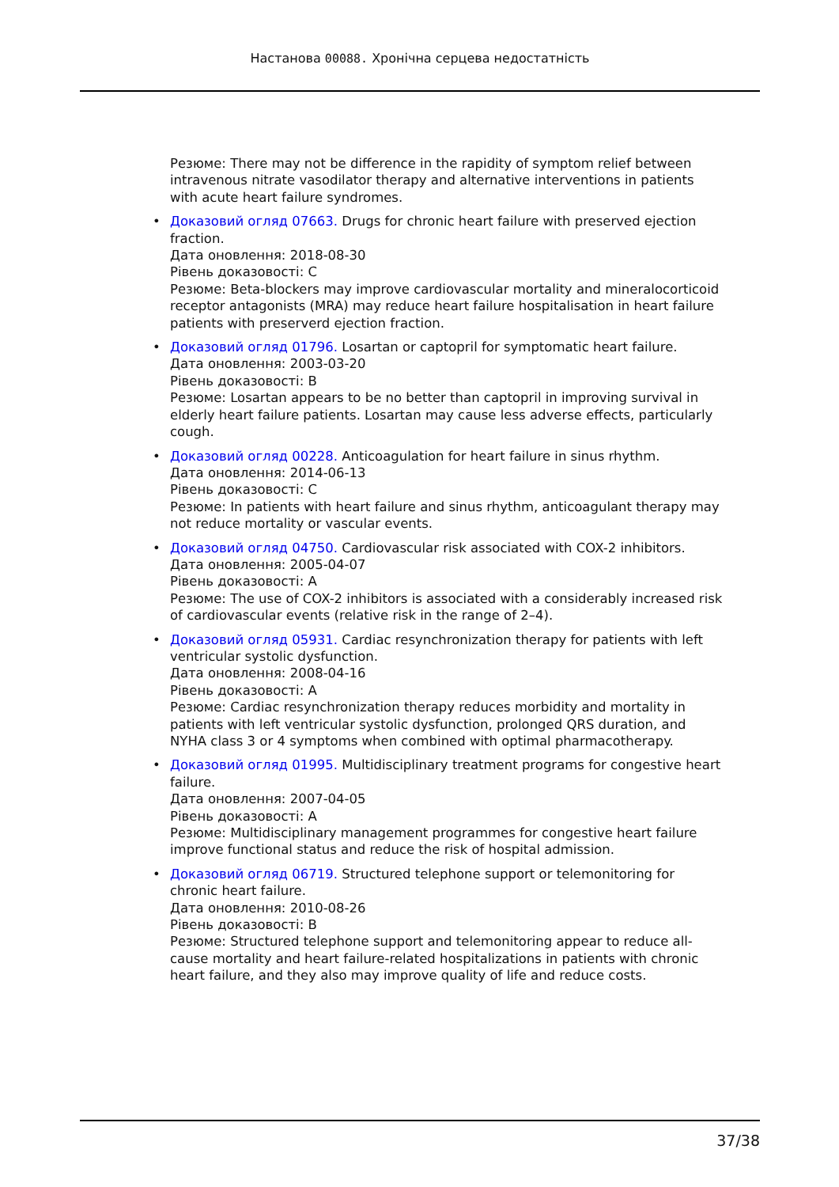Настанова 00088. Хронічна серцева недостатність
Резюме: There may not be difference in the rapidity of symptom relief between intravenous nitrate vasodilator therapy and alternative interventions in patients with acute heart failure syndromes.
Доказовий огляд 07663. Drugs for chronic heart failure with preserved ejection fraction.
Дата оновлення: 2018-08-30
Рівень доказовості: C
Резюме: Beta-blockers may improve cardiovascular mortality and mineralocorticoid receptor antagonists (MRA) may reduce heart failure hospitalisation in heart failure patients with preserverd ejection fraction.
Доказовий огляд 01796. Losartan or captopril for symptomatic heart failure.
Дата оновлення: 2003-03-20
Рівень доказовості: B
Резюме: Losartan appears to be no better than captopril in improving survival in elderly heart failure patients. Losartan may cause less adverse effects, particularly cough.
Доказовий огляд 00228. Anticoagulation for heart failure in sinus rhythm.
Дата оновлення: 2014-06-13
Рівень доказовості: C
Резюме: In patients with heart failure and sinus rhythm, anticoagulant therapy may not reduce mortality or vascular events.
Доказовий огляд 04750. Cardiovascular risk associated with COX-2 inhibitors.
Дата оновлення: 2005-04-07
Рівень доказовості: A
Резюме: The use of COX-2 inhibitors is associated with a considerably increased risk of cardiovascular events (relative risk in the range of 2–4).
Доказовий огляд 05931. Cardiac resynchronization therapy for patients with left ventricular systolic dysfunction.
Дата оновлення: 2008-04-16
Рівень доказовості: A
Резюме: Cardiac resynchronization therapy reduces morbidity and mortality in patients with left ventricular systolic dysfunction, prolonged QRS duration, and NYHA class 3 or 4 symptoms when combined with optimal pharmacotherapy.
Доказовий огляд 01995. Multidisciplinary treatment programs for congestive heart failure.
Дата оновлення: 2007-04-05
Рівень доказовості: A
Резюме: Multidisciplinary management programmes for congestive heart failure improve functional status and reduce the risk of hospital admission.
Доказовий огляд 06719. Structured telephone support or telemonitoring for chronic heart failure.
Дата оновлення: 2010-08-26
Рівень доказовості: B
Резюме: Structured telephone support and telemonitoring appear to reduce all-cause mortality and heart failure-related hospitalizations in patients with chronic heart failure, and they also may improve quality of life and reduce costs.
37/38